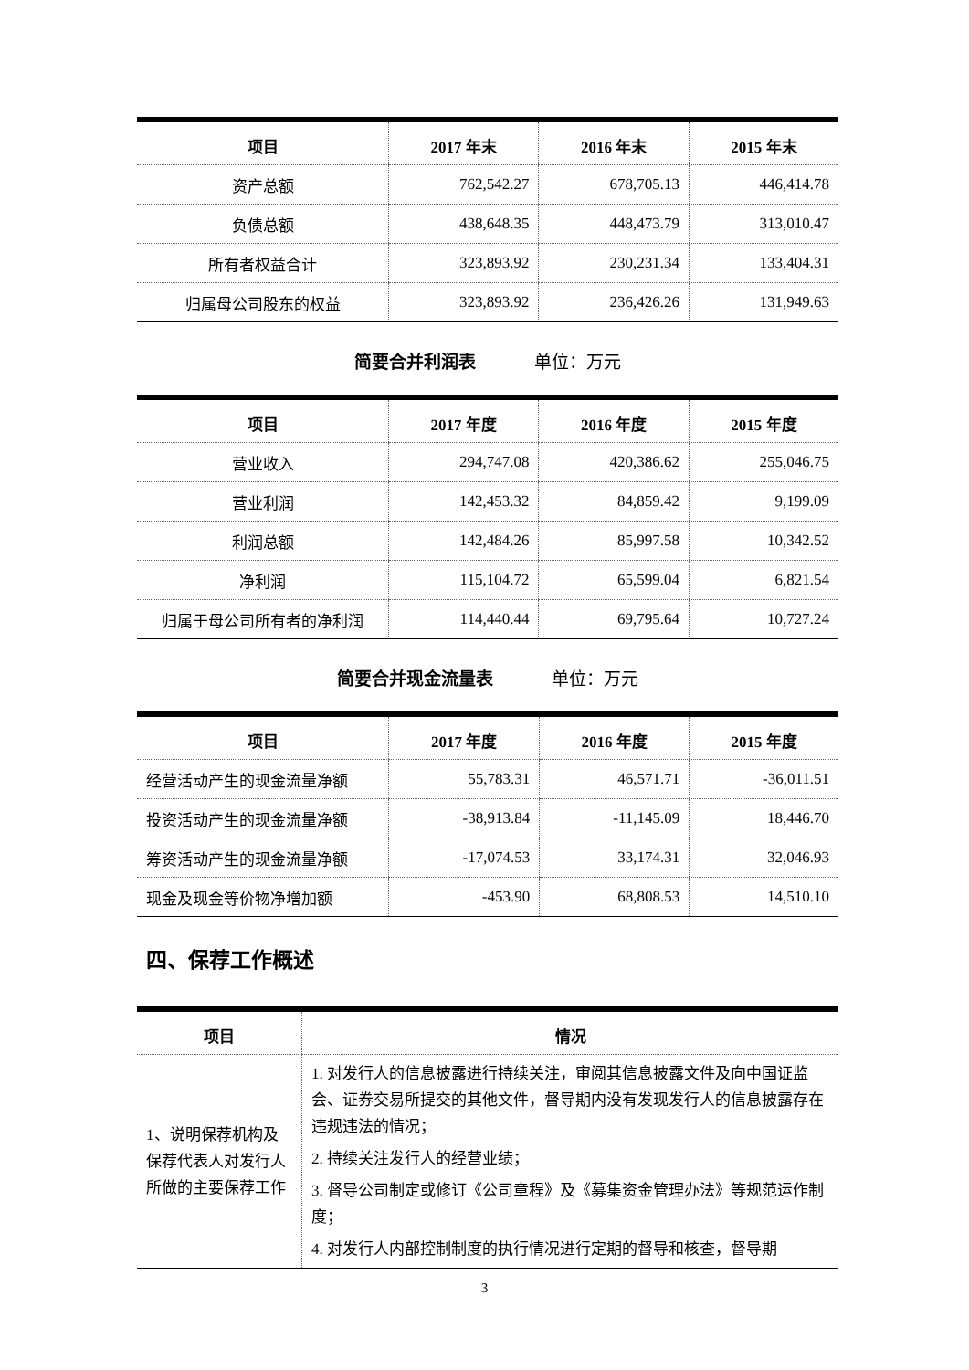| 项目 | 2017 年末 | 2016 年末 | 2015 年末 |
| --- | --- | --- | --- |
| 资产总额 | 762,542.27 | 678,705.13 | 446,414.78 |
| 负债总额 | 438,648.35 | 448,473.79 | 313,010.47 |
| 所有者权益合计 | 323,893.92 | 230,231.34 | 133,404.31 |
| 归属母公司股东的权益 | 323,893.92 | 236,426.26 | 131,949.63 |
简要合并利润表 单位：万元
| 项目 | 2017 年度 | 2016 年度 | 2015 年度 |
| --- | --- | --- | --- |
| 营业收入 | 294,747.08 | 420,386.62 | 255,046.75 |
| 营业利润 | 142,453.32 | 84,859.42 | 9,199.09 |
| 利润总额 | 142,484.26 | 85,997.58 | 10,342.52 |
| 净利润 | 115,104.72 | 65,599.04 | 6,821.54 |
| 归属于母公司所有者的净利润 | 114,440.44 | 69,795.64 | 10,727.24 |
简要合并现金流量表 单位：万元
| 项目 | 2017 年度 | 2016 年度 | 2015 年度 |
| --- | --- | --- | --- |
| 经营活动产生的现金流量净额 | 55,783.31 | 46,571.71 | -36,011.51 |
| 投资活动产生的现金流量净额 | -38,913.84 | -11,145.09 | 18,446.70 |
| 筹资活动产生的现金流量净额 | -17,074.53 | 33,174.31 | 32,046.93 |
| 现金及现金等价物净增加额 | -453.90 | 68,808.53 | 14,510.10 |
四、保荐工作概述
| 项目 | 情况 |
| --- | --- |
| 1、说明保荐机构及保荐代表人对发行人所做的主要保荐工作 | 1. 对发行人的信息披露进行持续关注，审阅其信息披露文件及向中国证监会、证券交易所提交的其他文件，督导期内没有发现发行人的信息披露存在违规违法的情况； 2. 持续关注发行人的经营业绩； 3. 督导公司制定或修订《公司章程》及《募集资金管理办法》等规范运作制度； 4. 对发行人内部控制制度的执行情况进行定期的督导和核查，督导期 |
3